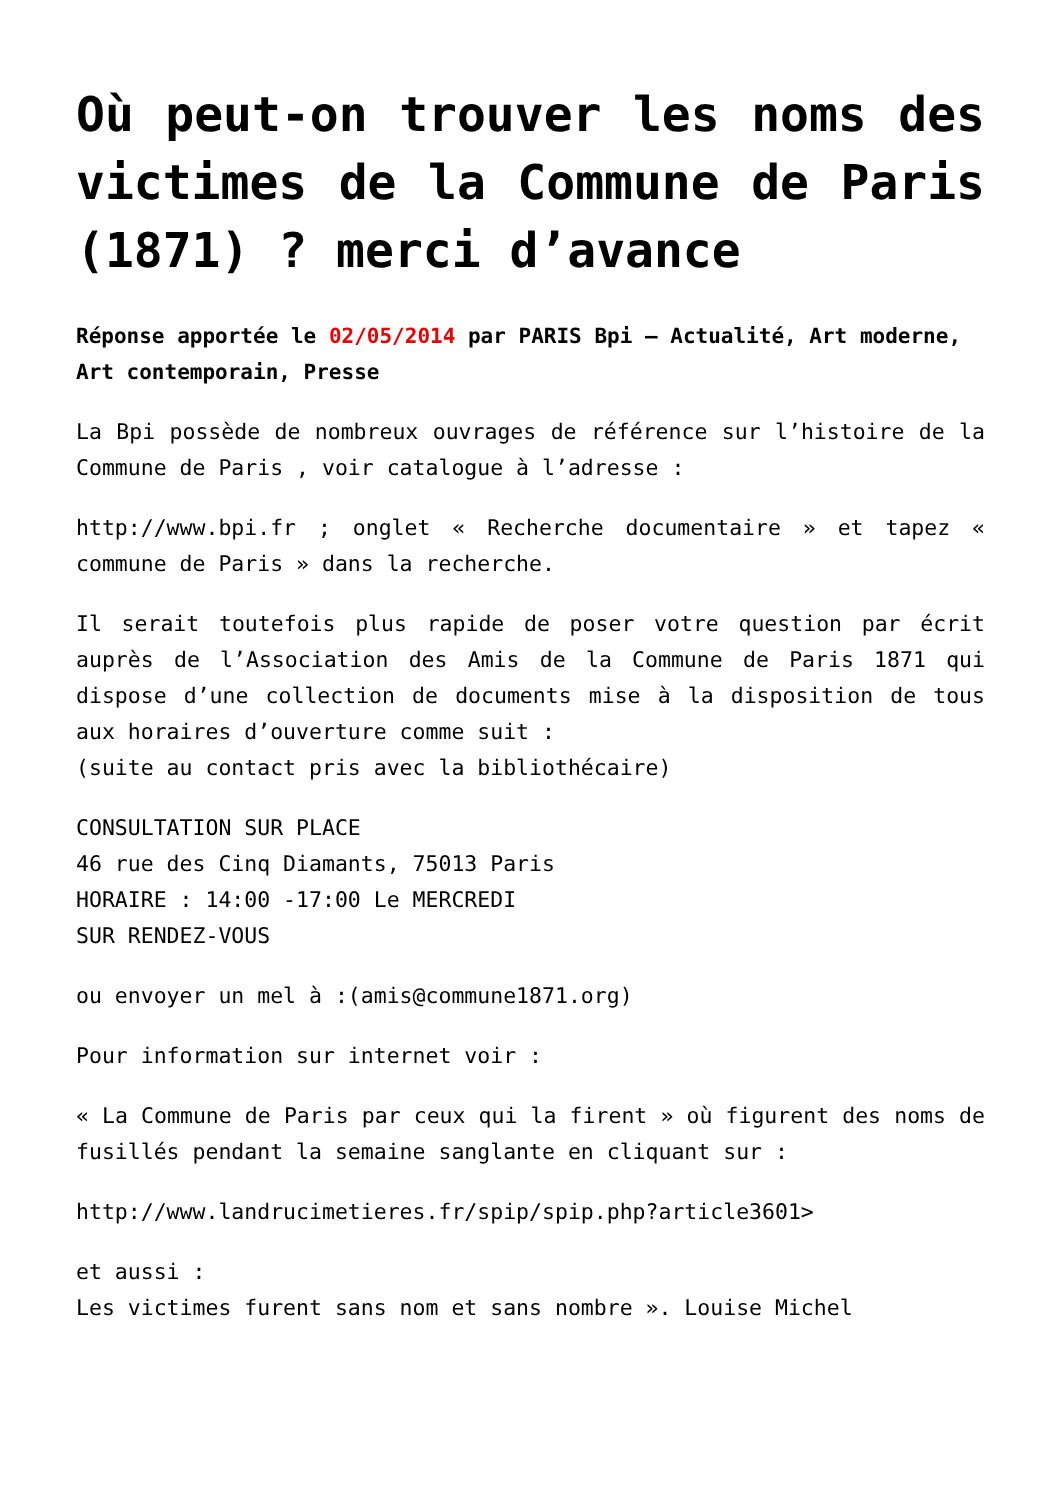Où peut-on trouver les noms des victimes de la Commune de Paris (1871) ? merci d’avance
Réponse apportée le 02/05/2014 par PARIS Bpi – Actualité, Art moderne, Art contemporain, Presse
La Bpi possède de nombreux ouvrages de référence sur l’histoire de la Commune de Paris , voir catalogue à l’adresse :
http://www.bpi.fr ; onglet « Recherche documentaire » et tapez « commune de Paris » dans la recherche.
Il serait toutefois plus rapide de poser votre question par écrit auprès de l’Association des Amis de la Commune de Paris 1871 qui dispose d’une collection de documents mise à la disposition de tous aux horaires d’ouverture comme suit :
(suite au contact pris avec la bibliothécaire)
CONSULTATION SUR PLACE
46 rue des Cinq Diamants, 75013 Paris
HORAIRE : 14:00 -17:00 Le MERCREDI
SUR RENDEZ-VOUS
ou envoyer un mel à :(amis@commune1871.org)
Pour information sur internet voir :
« La Commune de Paris par ceux qui la firent » où figurent des noms de fusillés pendant la semaine sanglante en cliquant sur :
http://www.landrucimetieres.fr/spip/spip.php?article3601>
et aussi :
Les victimes furent sans nom et sans nombre ». Louise Michel